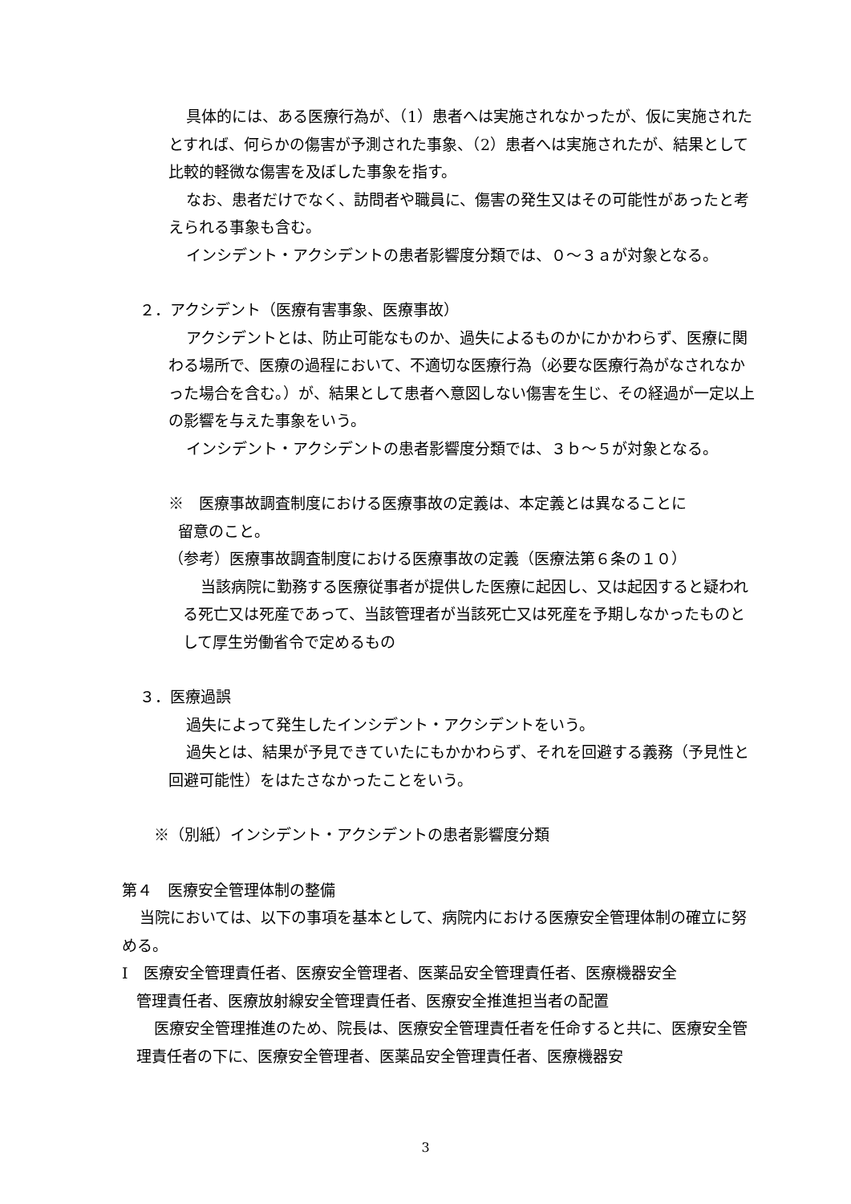具体的には、ある医療行為が、（1）患者へは実施されなかったが、仮に実施されたとすれば、何らかの傷害が予測された事象、（2）患者へは実施されたが、結果として比較的軽微な傷害を及ぼした事象を指す。
なお、患者だけでなく、訪問者や職員に、傷害の発生又はその可能性があったと考えられる事象も含む。
インシデント・アクシデントの患者影響度分類では、０～３ａが対象となる。
２．アクシデント（医療有害事象、医療事故）
アクシデントとは、防止可能なものか、過失によるものかにかかわらず、医療に関わる場所で、医療の過程において、不適切な医療行為（必要な医療行為がなされなかった場合を含む。）が、結果として患者へ意図しない傷害を生じ、その経過が一定以上の影響を与えた事象をいう。
インシデント・アクシデントの患者影響度分類では、３ｂ～５が対象となる。
※　医療事故調査制度における医療事故の定義は、本定義とは異なることに
留意のこと。
（参考）医療事故調査制度における医療事故の定義（医療法第６条の１０）
当該病院に勤務する医療従事者が提供した医療に起因し、又は起因すると疑われる死亡又は死産であって、当該管理者が当該死亡又は死産を予期しなかったものとして厚生労働省令で定めるもの
３．医療過誤
過失によって発生したインシデント・アクシデントをいう。
過失とは、結果が予見できていたにもかかわらず、それを回避する義務（予見性と回避可能性）をはたさなかったことをいう。
※（別紙）インシデント・アクシデントの患者影響度分類
第４　医療安全管理体制の整備
当院においては、以下の事項を基本として、病院内における医療安全管理体制の確立に努める。
Ⅰ　医療安全管理責任者、医療安全管理者、医薬品安全管理責任者、医療機器安全
管理責任者、医療放射線安全管理責任者、医療安全推進担当者の配置
医療安全管理推進のため、院長は、医療安全管理責任者を任命すると共に、医療安全管理責任者の下に、医療安全管理者、医薬品安全管理責任者、医療機器安
3